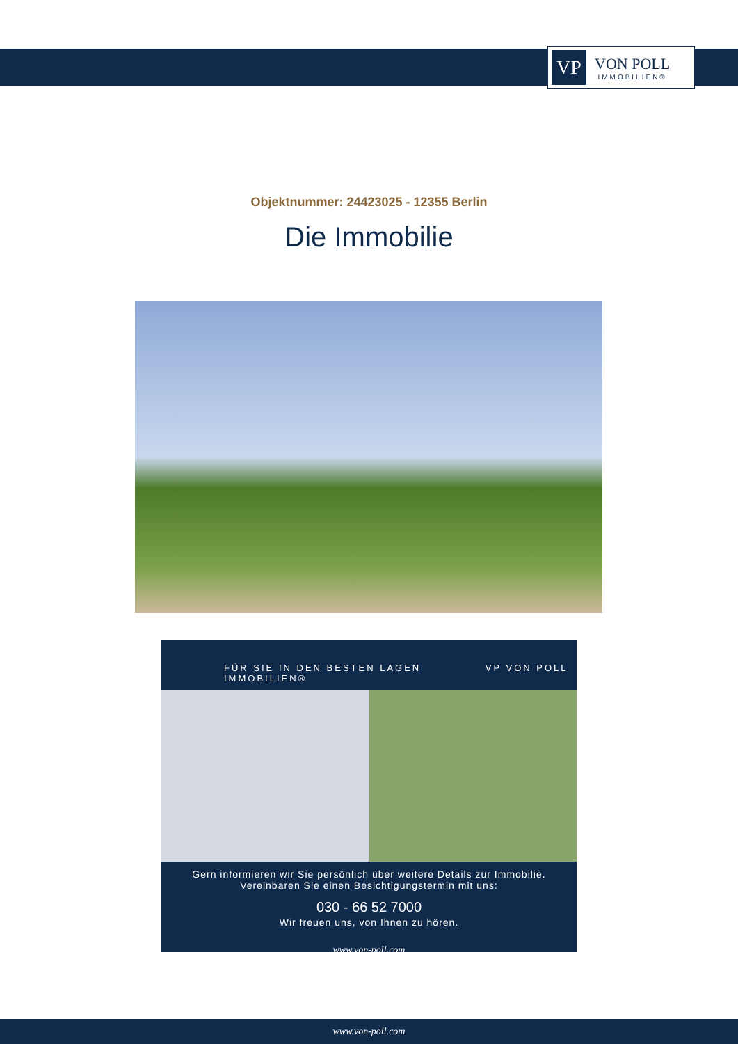VP
VON POLL
IMMOBILIEN®
Objektnummer: 24423025 - 12355 Berlin
Die Immobilie
FÜR SIE IN DEN BESTEN LAGEN VP VON POLL IMMOBILIEN®
Gern informieren wir Sie persönlich über weitere Details zur Immobilie.
Vereinbaren Sie einen Besichtigungstermin mit uns:
030 - 66 52 7000
Wir freuen uns, von Ihnen zu hören.
www.von-poll.com
www.von-poll.com